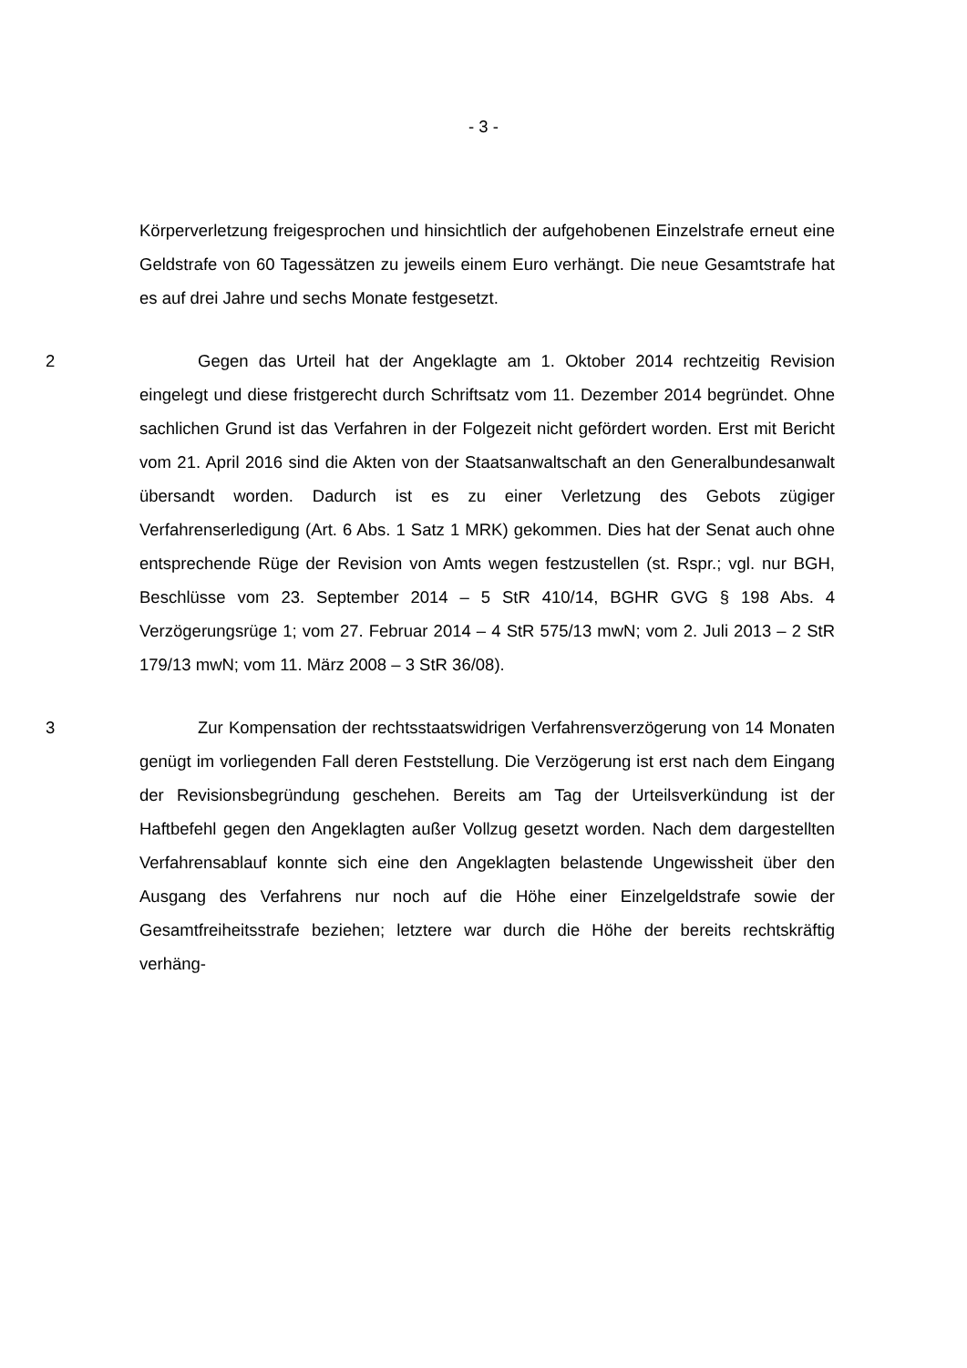- 3 -
Körperverletzung freigesprochen und hinsichtlich der aufgehobenen Einzelstrafe erneut eine Geldstrafe von 60 Tagessätzen zu jeweils einem Euro verhängt. Die neue Gesamtstrafe hat es auf drei Jahre und sechs Monate festgesetzt.
2 Gegen das Urteil hat der Angeklagte am 1. Oktober 2014 rechtzeitig Revision eingelegt und diese fristgerecht durch Schriftsatz vom 11. Dezember 2014 begründet. Ohne sachlichen Grund ist das Verfahren in der Folgezeit nicht gefördert worden. Erst mit Bericht vom 21. April 2016 sind die Akten von der Staatsanwaltschaft an den Generalbundesanwalt übersandt worden. Dadurch ist es zu einer Verletzung des Gebots zügiger Verfahrenserledigung (Art. 6 Abs. 1 Satz 1 MRK) gekommen. Dies hat der Senat auch ohne entsprechende Rüge der Revision von Amts wegen festzustellen (st. Rspr.; vgl. nur BGH, Beschlüsse vom 23. September 2014 – 5 StR 410/14, BGHR GVG § 198 Abs. 4 Verzögerungsrüge 1; vom 27. Februar 2014 – 4 StR 575/13 mwN; vom 2. Juli 2013 – 2 StR 179/13 mwN; vom 11. März 2008 – 3 StR 36/08).
3 Zur Kompensation der rechtsstaatswidrigen Verfahrensverzögerung von 14 Monaten genügt im vorliegenden Fall deren Feststellung. Die Verzögerung ist erst nach dem Eingang der Revisionsbegründung geschehen. Bereits am Tag der Urteilsverkündung ist der Haftbefehl gegen den Angeklagten außer Vollzug gesetzt worden. Nach dem dargestellten Verfahrensablauf konnte sich eine den Angeklagten belastende Ungewissheit über den Ausgang des Verfahrens nur noch auf die Höhe einer Einzelgeldstrafe sowie der Gesamtfreiheitsstrafe beziehen; letztere war durch die Höhe der bereits rechtskräftig verhäng-